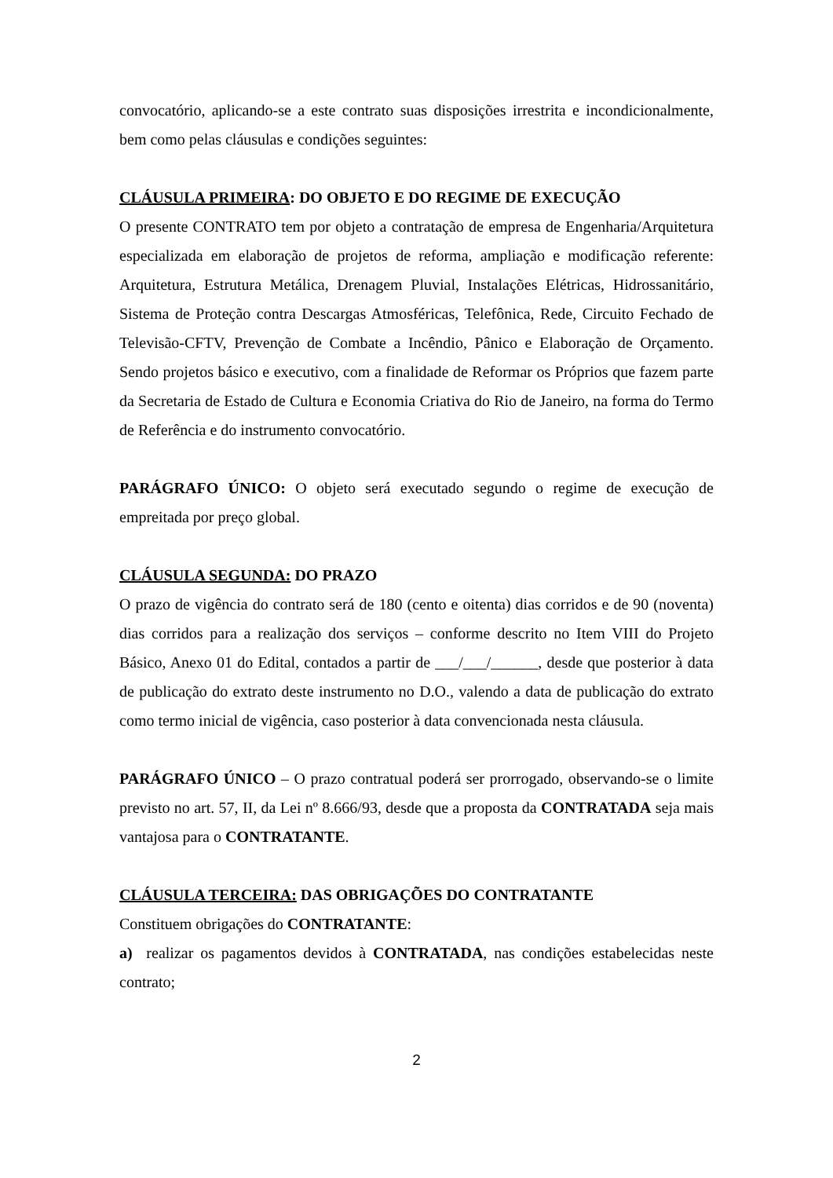convocatório, aplicando-se a este contrato suas disposições irrestrita e incondicionalmente, bem como pelas cláusulas e condições seguintes:
CLÁUSULA PRIMEIRA: DO OBJETO E DO REGIME DE EXECUÇÃO
O presente CONTRATO tem por objeto a contratação de empresa de Engenharia/Arquitetura especializada em elaboração de projetos de reforma, ampliação e modificação referente: Arquitetura, Estrutura Metálica, Drenagem Pluvial, Instalações Elétricas, Hidrossanitário, Sistema de Proteção contra Descargas Atmosféricas, Telefônica, Rede, Circuito Fechado de Televisão-CFTV, Prevenção de Combate a Incêndio, Pânico e Elaboração de Orçamento. Sendo projetos básico e executivo, com a finalidade de Reformar os Próprios que fazem parte da Secretaria de Estado de Cultura e Economia Criativa do Rio de Janeiro, na forma do Termo de Referência e do instrumento convocatório.
PARÁGRAFO ÚNICO: O objeto será executado segundo o regime de execução de empreitada por preço global.
CLÁUSULA SEGUNDA: DO PRAZO
O prazo de vigência do contrato será de 180 (cento e oitenta) dias corridos e de 90 (noventa) dias corridos para a realização dos serviços – conforme descrito no Item VIII do Projeto Básico, Anexo 01 do Edital, contados a partir de ___/___/______, desde que posterior à data de publicação do extrato deste instrumento no D.O., valendo a data de publicação do extrato como termo inicial de vigência, caso posterior à data convencionada nesta cláusula.
PARÁGRAFO ÚNICO – O prazo contratual poderá ser prorrogado, observando-se o limite previsto no art. 57, II, da Lei nº 8.666/93, desde que a proposta da CONTRATADA seja mais vantajosa para o CONTRATANTE.
CLÁUSULA TERCEIRA: DAS OBRIGAÇÕES DO CONTRATANTE
Constituem obrigações do CONTRATANTE:
a) realizar os pagamentos devidos à CONTRATADA, nas condições estabelecidas neste contrato;
2